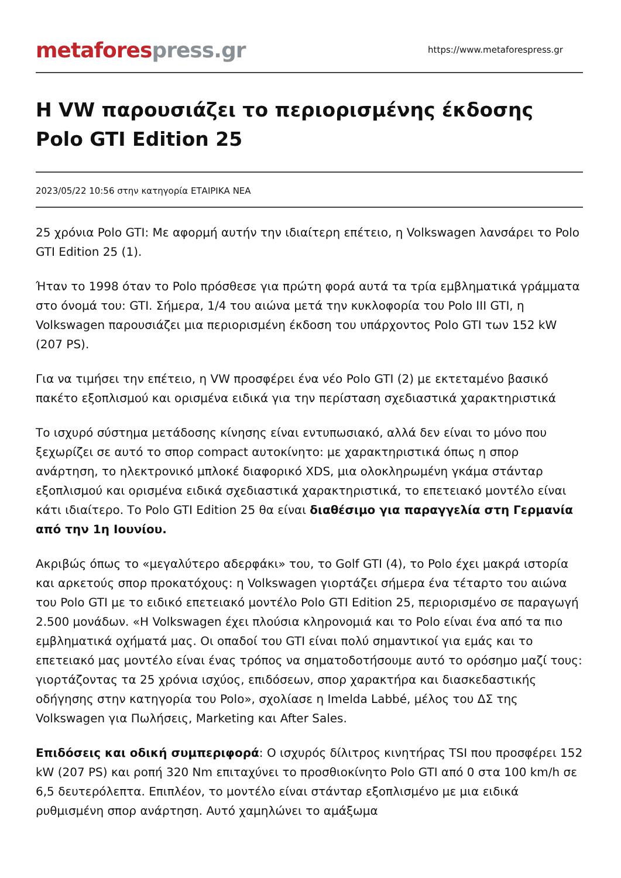metafores press.gr
https://www.metaforespress.gr
Η VW παρουσιάζει το περιορισμένης έκδοσης Polo GTI Edition 25
2023/05/22 10:56 στην κατηγορία ΕΤΑΙΡΙΚΑ ΝΕΑ
25 χρόνια Polo GTI: Με αφορμή αυτήν την ιδιαίτερη επέτειο, η Volkswagen λανσάρει το Polo GTI Edition 25 (1).
Ήταν το 1998 όταν το Polo πρόσθεσε για πρώτη φορά αυτά τα τρία εμβληματικά γράμματα στο όνομά του: GTI. Σήμερα, 1/4 του αιώνα μετά την κυκλοφορία του Polo III GTI, η Volkswagen παρουσιάζει μια περιορισμένη έκδοση του υπάρχοντος Polo GTI των 152 kW (207 PS).
Για να τιμήσει την επέτειο, η VW προσφέρει ένα νέο Polo GTI (2) με εκτεταμένο βασικό πακέτο εξοπλισμού και ορισμένα ειδικά για την περίσταση σχεδιαστικά χαρακτηριστικά
Το ισχυρό σύστημα μετάδοσης κίνησης είναι εντυπωσιακό, αλλά δεν είναι το μόνο που ξεχωρίζει σε αυτό το σπορ compact αυτοκίνητο: με χαρακτηριστικά όπως η σπορ ανάρτηση, το ηλεκτρονικό μπλοκέ διαφορικό XDS, μια ολοκληρωμένη γκάμα στάνταρ εξοπλισμού και ορισμένα ειδικά σχεδιαστικά χαρακτηριστικά, το επετειακό μοντέλο είναι κάτι ιδιαίτερο. Το Polo GTI Edition 25 θα είναι διαθέσιμο για παραγγελία στη Γερμανία από την 1η Ιουνίου.
Ακριβώς όπως το «μεγαλύτερο αδερφάκι» του, το Golf GTI (4), το Polo έχει μακρά ιστορία και αρκετούς σπορ προκατόχους: η Volkswagen γιορτάζει σήμερα ένα τέταρτο του αιώνα του Polo GTI με το ειδικό επετειακό μοντέλο Polo GTI Edition 25, περιορισμένο σε παραγωγή 2.500 μονάδων. «Η Volkswagen έχει πλούσια κληρονομιά και το Polo είναι ένα από τα πιο εμβληματικά οχήματά μας. Οι οπαδοί του GTI είναι πολύ σημαντικοί για εμάς και το επετειακό μας μοντέλο είναι ένας τρόπος να σηματοδοτήσουμε αυτό το ορόσημο μαζί τους: γιορτάζοντας τα 25 χρόνια ισχύος, επιδόσεων, σπορ χαρακτήρα και διασκεδαστικής οδήγησης στην κατηγορία του Polo», σχολίασε η Imelda Labbé, μέλος του ΔΣ της Volkswagen για Πωλήσεις, Marketing και After Sales.
Επιδόσεις και οδική συμπεριφορά: Ο ισχυρός δίλιτρος κινητήρας TSI που προσφέρει 152 kW (207 PS) και ροπή 320 Nm επιταχύνει το προσθιοκίνητο Polo GTI από 0 στα 100 km/h σε 6,5 δευτερόλεπτα. Επιπλέον, το μοντέλο είναι στάνταρ εξοπλισμένο με μια ειδικά ρυθμισμένη σπορ ανάρτηση. Αυτό χαμηλώνει το αμάξωμα